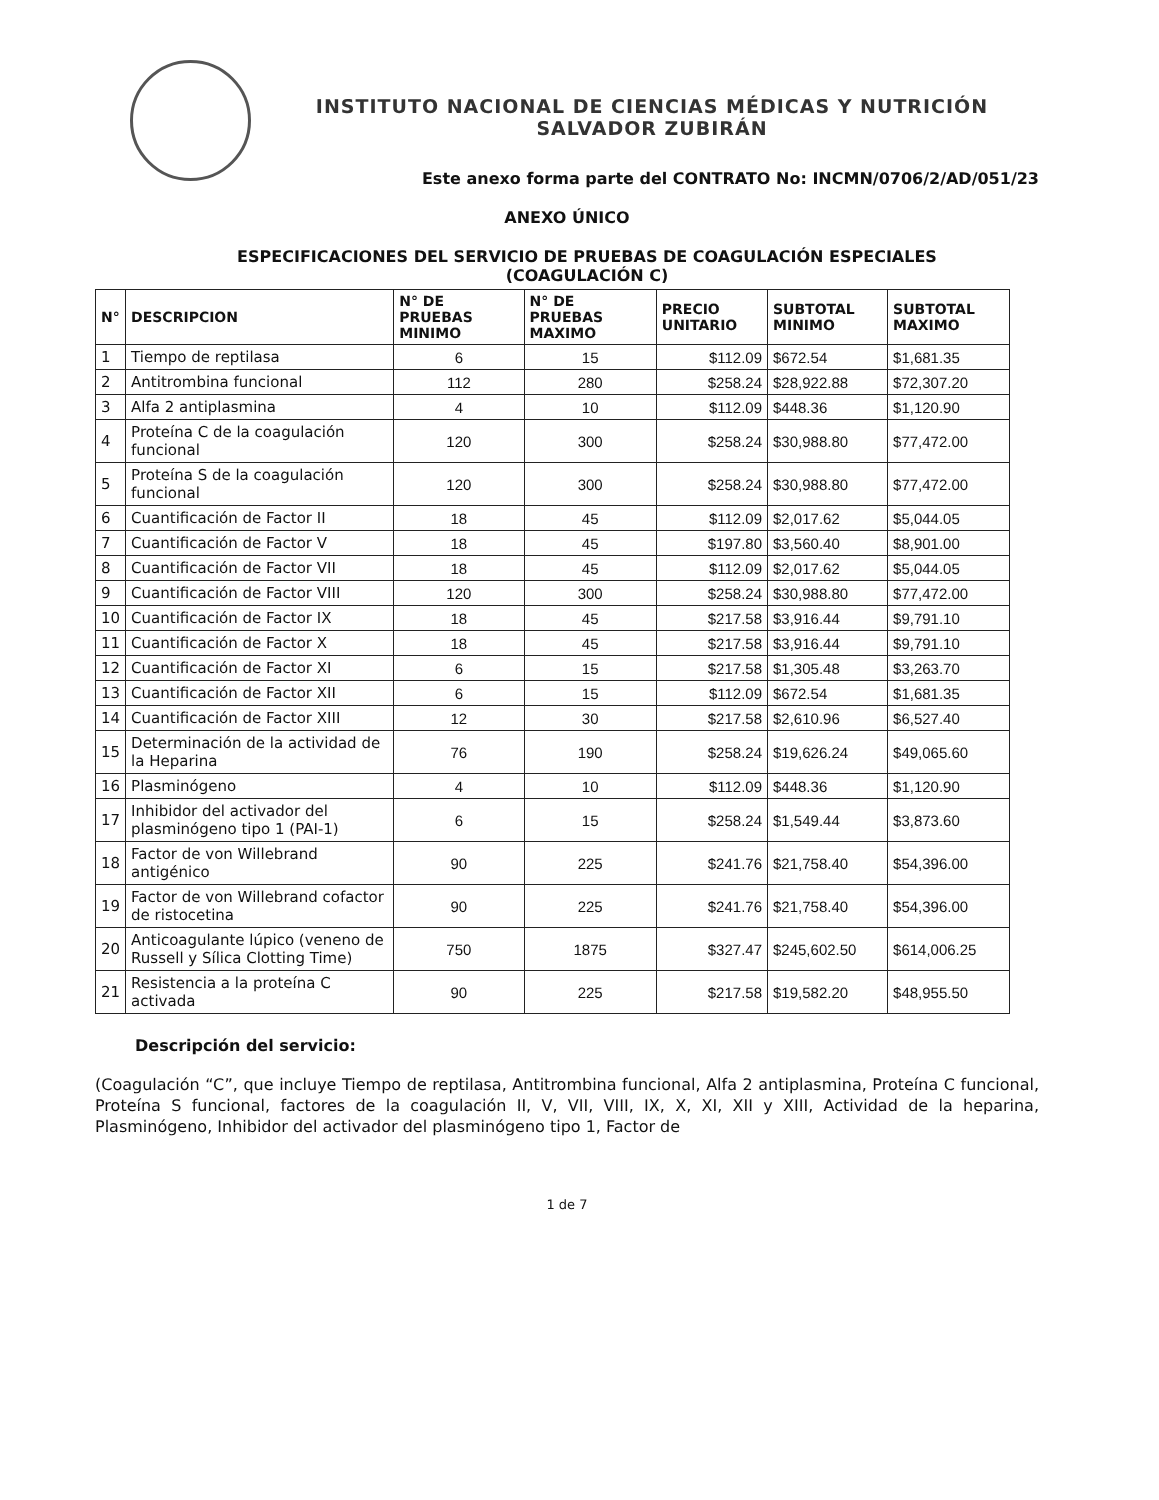INSTITUTO NACIONAL DE CIENCIAS MÉDICAS Y NUTRICIÓN
SALVADOR ZUBIRÁN
Este anexo forma parte del CONTRATO No: INCMN/0706/2/AD/051/23
ANEXO ÚNICO
ESPECIFICACIONES DEL SERVICIO DE PRUEBAS DE COAGULACIÓN ESPECIALES
(COAGULACIÓN C)
| N° | DESCRIPCION | N° DE PRUEBAS MINIMO | N° DE PRUEBAS MAXIMO | PRECIO UNITARIO | SUBTOTAL MINIMO | SUBTOTAL MAXIMO |
| --- | --- | --- | --- | --- | --- | --- |
| 1 | Tiempo de reptilasa | 6 | 15 | $112.09 | $672.54 | $1,681.35 |
| 2 | Antitrombina funcional | 112 | 280 | $258.24 | $28,922.88 | $72,307.20 |
| 3 | Alfa 2 antiplasmina | 4 | 10 | $112.09 | $448.36 | $1,120.90 |
| 4 | Proteína C de la coagulación funcional | 120 | 300 | $258.24 | $30,988.80 | $77,472.00 |
| 5 | Proteína S de la coagulación funcional | 120 | 300 | $258.24 | $30,988.80 | $77,472.00 |
| 6 | Cuantificación de Factor II | 18 | 45 | $112.09 | $2,017.62 | $5,044.05 |
| 7 | Cuantificación de Factor V | 18 | 45 | $197.80 | $3,560.40 | $8,901.00 |
| 8 | Cuantificación de Factor VII | 18 | 45 | $112.09 | $2,017.62 | $5,044.05 |
| 9 | Cuantificación de Factor VIII | 120 | 300 | $258.24 | $30,988.80 | $77,472.00 |
| 10 | Cuantificación de Factor IX | 18 | 45 | $217.58 | $3,916.44 | $9,791.10 |
| 11 | Cuantificación de Factor X | 18 | 45 | $217.58 | $3,916.44 | $9,791.10 |
| 12 | Cuantificación de Factor XI | 6 | 15 | $217.58 | $1,305.48 | $3,263.70 |
| 13 | Cuantificación de Factor XII | 6 | 15 | $112.09 | $672.54 | $1,681.35 |
| 14 | Cuantificación de Factor XIII | 12 | 30 | $217.58 | $2,610.96 | $6,527.40 |
| 15 | Determinación de la actividad de la Heparina | 76 | 190 | $258.24 | $19,626.24 | $49,065.60 |
| 16 | Plasminógeno | 4 | 10 | $112.09 | $448.36 | $1,120.90 |
| 17 | Inhibidor del activador del plasminógeno tipo 1 (PAI-1) | 6 | 15 | $258.24 | $1,549.44 | $3,873.60 |
| 18 | Factor de von Willebrand antigénico | 90 | 225 | $241.76 | $21,758.40 | $54,396.00 |
| 19 | Factor de von Willebrand cofactor de ristocetina | 90 | 225 | $241.76 | $21,758.40 | $54,396.00 |
| 20 | Anticoagulante lúpico (veneno de Russell y Sílica Clotting Time) | 750 | 1875 | $327.47 | $245,602.50 | $614,006.25 |
| 21 | Resistencia a la proteína C activada | 90 | 225 | $217.58 | $19,582.20 | $48,955.50 |
Descripción del servicio:
(Coagulación “C”, que incluye Tiempo de reptilasa, Antitrombina funcional, Alfa 2 antiplasmina, Proteína C funcional, Proteína S funcional, factores de la coagulación II, V, VII, VIII, IX, X, XI, XII y XIII, Actividad de la heparina, Plasminógeno, Inhibidor del activador del plasminógeno tipo 1, Factor de
1 de 7